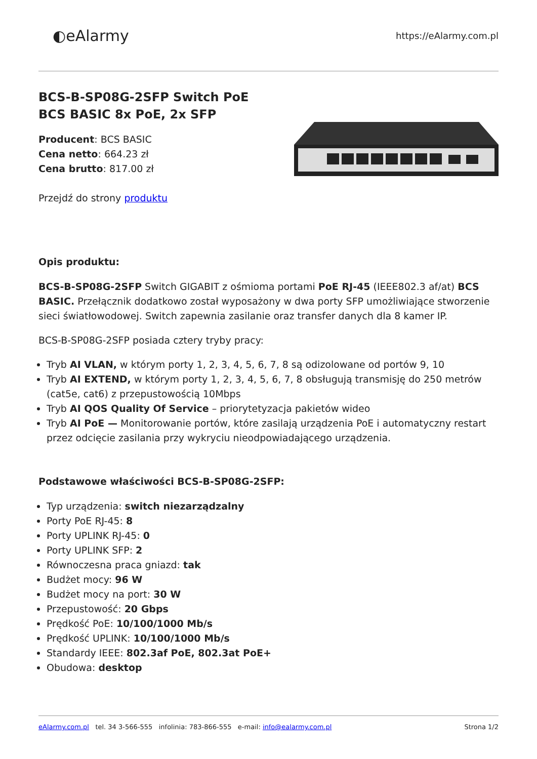◐eAlarmy
https://eAlarmy.com.pl
BCS-B-SP08G-2SFP Switch PoE
BCS BASIC 8x PoE, 2x SFP
Producent: BCS BASIC
Cena netto: 664.23 zł
Cena brutto: 817.00 zł
Przejdź do strony produktu
Opis produktu:
BCS-B-SP08G-2SFP Switch GIGABIT z ośmioma portami PoE RJ-45 (IEEE802.3 af/at) BCS BASIC. Przełącznik dodatkowo został wyposażony w dwa porty SFP umożliwiające stworzenie sieci światłowodowej. Switch zapewnia zasilanie oraz transfer danych dla 8 kamer IP.
BCS-B-SP08G-2SFP posiada cztery tryby pracy:
Tryb AI VLAN, w którym porty 1, 2, 3, 4, 5, 6, 7, 8 są odizolowane od portów 9, 10
Tryb AI EXTEND, w którym porty 1, 2, 3, 4, 5, 6, 7, 8 obsługują transmisję do 250 metrów (cat5e, cat6) z przepustowością 10Mbps
Tryb AI QOS Quality Of Service – priorytetyzacja pakietów wideo
Tryb AI PoE — Monitorowanie portów, które zasilają urządzenia PoE i automatyczny restart przez odcięcie zasilania przy wykryciu nieodpowiadającego urządzenia.
Podstawowe właściwości BCS-B-SP08G-2SFP:
Typ urządzenia: switch niezarządzalny
Porty PoE RJ-45: 8
Porty UPLINK RJ-45: 0
Porty UPLINK SFP: 2
Równoczesna praca gniazd: tak
Budżet mocy: 96 W
Budżet mocy na port: 30 W
Przepustowość: 20 Gbps
Prędkość PoE: 10/100/1000 Mb/s
Prędkość UPLINK: 10/100/1000 Mb/s
Standardy IEEE: 802.3af PoE, 802.3at PoE+
Obudowa: desktop
eAlarmy.com.pl tel. 34 3-566-555 infolinia: 783-866-555 e-mail: info@ealarmy.com.pl
Strona 1/2